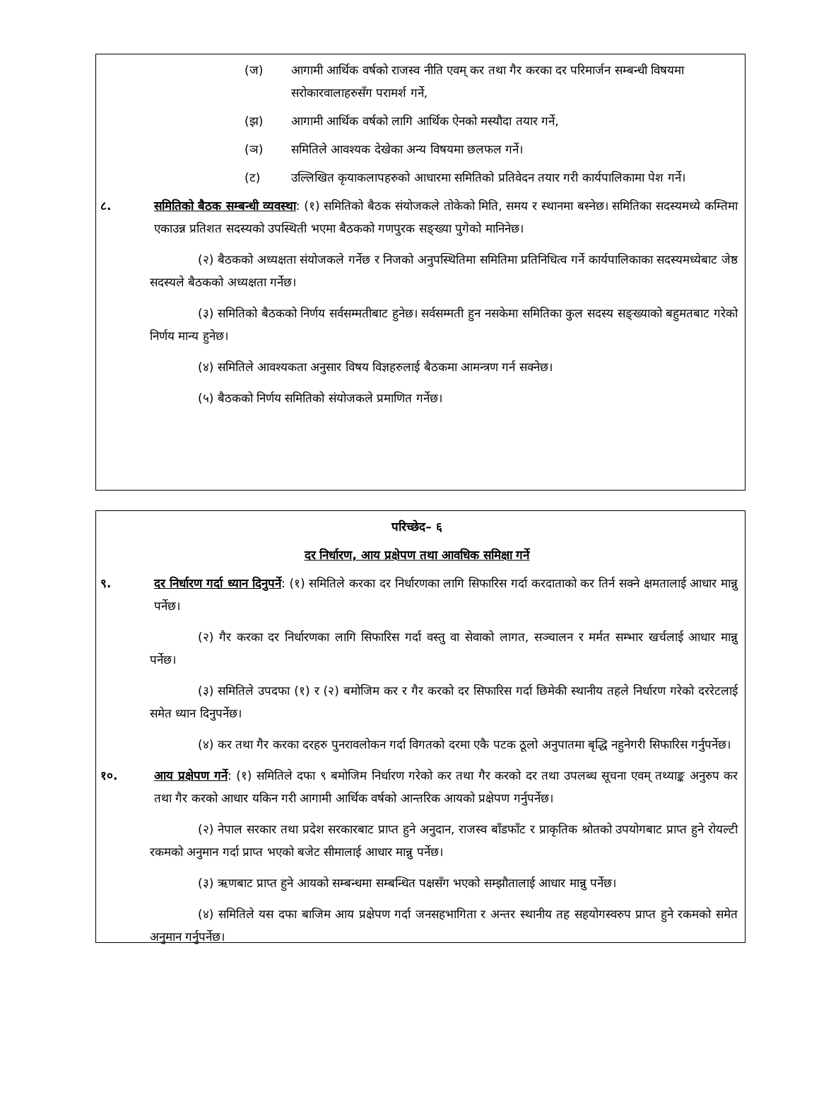(ज) आगामी आर्थिक वर्षको राजस्व नीति एवम् कर तथा गैर करका दर परिमार्जन सम्बन्धी विषयमा सरोकारवालाहरुसँग परामर्श गर्ने,
(झ) आगामी आर्थिक वर्षको लागि आर्थिक ऐनको मस्यौदा तयार गर्ने,
(ञ) समितिले आवश्यक देखेका अन्य विषयमा छलफल गर्ने।
(ट) उल्लिखित कृयाकलापहरुको आधारमा समितिको प्रतिवेदन तयार गरी कार्यपालिकामा पेश गर्ने।
८. समितिको बैठक सम्बन्धी व्यवस्था: (१) समितिको बैठक संयोजकले तोकेको मिति, समय र स्थानमा बस्नेछ। समितिका सदस्यमध्ये कम्तिमा एकाउन्न प्रतिशत सदस्यको उपस्थिती भएमा बैठकको गणपुरक सङ्ख्या पुगेको मानिनेछ।
(२) बैठकको अध्यक्षता संयोजकले गर्नेछ र निजको अनुपस्थितिमा समितिमा प्रतिनिधित्व गर्ने कार्यपालिकाका सदस्यमध्येबाट जेष्ठ सदस्यले बैठकको अध्यक्षता गर्नेछ।
(३) समितिको बैठकको निर्णय सर्वसम्मतीबाट हुनेछ। सर्वसम्मती हुन नसकेमा समितिका कुल सदस्य सङ्ख्याको बहुमतबाट गरेको निर्णय मान्य हुनेछ।
(४) समितिले आवश्यकता अनुसार विषय विज्ञहरुलाई बैठकमा आमन्त्रण गर्न सक्नेछ।
(५) बैठकको निर्णय समितिको संयोजकले प्रमाणित गर्नेछ।
परिच्छेद– ६
दर निर्धारण, आय प्रक्षेपण तथा आवधिक समिक्षा गर्ने
९. दर निर्धारण गर्दा ध्यान दिनुपर्ने: (१) समितिले करका दर निर्धारणका लागि सिफारिस गर्दा करदाताको कर तिर्न सक्ने क्षमतालाई आधार मान्नु पर्नेछ।
(२) गैर करका दर निर्धारणका लागि सिफारिस गर्दा वस्तु वा सेवाको लागत, सञ्चालन र मर्मत सम्भार खर्चलाई आधार मान्नु पर्नेछ।
(३) समितिले उपदफा (१) र (२) बमोजिम कर र गैर करको दर सिफारिस गर्दा छिमेकी स्थानीय तहले निर्धारण गरेको दररेटलाई समेत ध्यान दिनुपर्नेछ।
(४) कर तथा गैर करका दरहरु पुनरावलोकन गर्दा विगतको दरमा एकै पटक ठूलो अनुपातमा बृद्धि नहुनेगरी सिफारिस गर्नुपर्नेछ।
१०. आय प्रक्षेपण गर्ने: (१) समितिले दफा ९ बमोजिम निर्धारण गरेको कर तथा गैर करको दर तथा उपलब्ध सूचना एवम् तथ्याङ्क अनुरुप कर तथा गैर करको आधार यकिन गरी आगामी आर्थिक वर्षको आन्तरिक आयको प्रक्षेपण गर्नुपर्नेछ।
(२) नेपाल सरकार तथा प्रदेश सरकारबाट प्राप्त हुने अनुदान, राजस्व बाँडफाँट र प्राकृतिक श्रोतको उपयोगबाट प्राप्त हुने रोयल्टी रकमको अनुमान गर्दा प्राप्त भएको बजेट सीमालाई आधार मान्नु पर्नेछ।
(३) ऋणबाट प्राप्त हुने आयको सम्बन्धमा सम्बन्धित पक्षसँग भएको सम्झौतालाई आधार मान्नु पर्नेछ।
(४) समितिले यस दफा बाजिम आय प्रक्षेपण गर्दा जनसहभागिता र अन्तर स्थानीय तह सहयोगस्वरुप प्राप्त हुने रकमको समेत अनुमान गर्नुपर्नेछ।